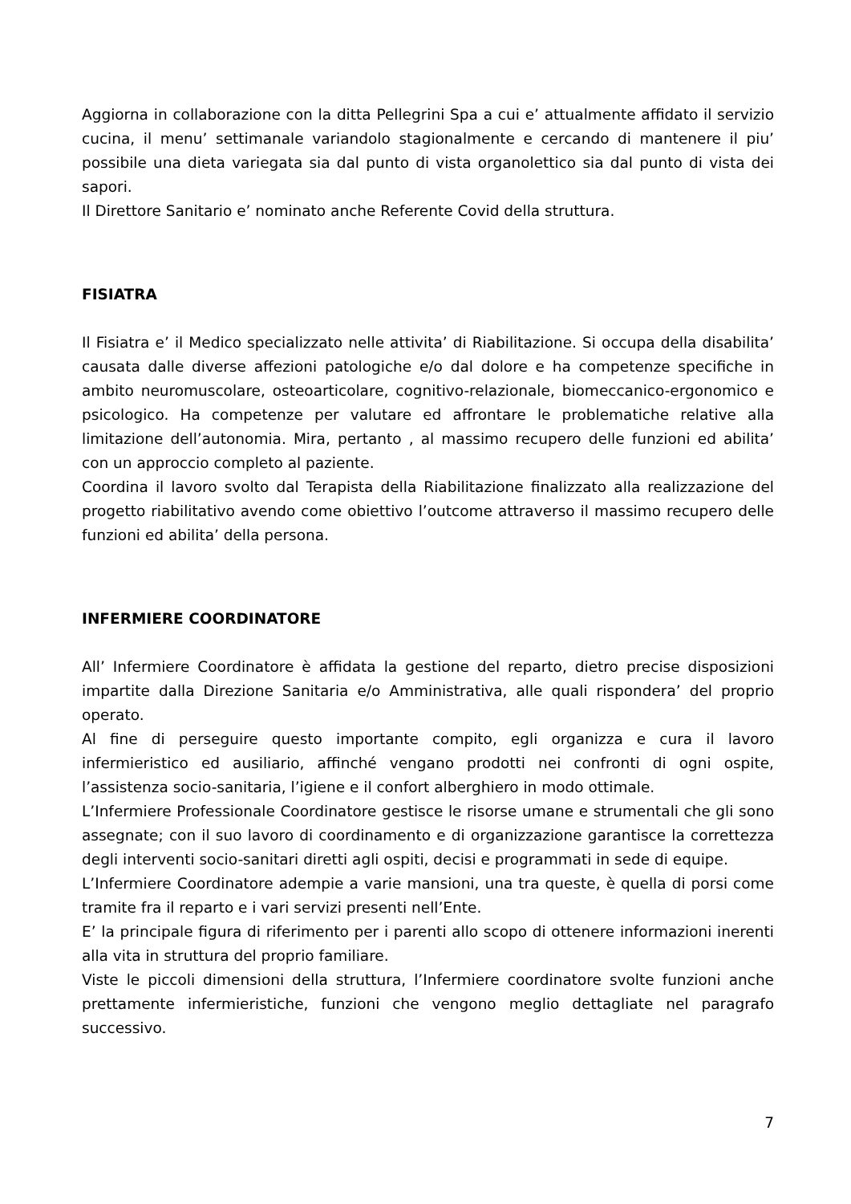Aggiorna in collaborazione con la ditta Pellegrini Spa a cui e’ attualmente affidato il servizio cucina, il menu’ settimanale variandolo stagionalmente e cercando di mantenere il piu’ possibile una dieta variegata sia dal punto di vista organolettico sia dal punto di vista dei sapori.
Il Direttore Sanitario e’ nominato anche Referente Covid della struttura.
FISIATRA
Il Fisiatra e’ il Medico specializzato nelle attivita’ di Riabilitazione. Si occupa della disabilita’ causata dalle diverse affezioni patologiche e/o dal dolore e ha competenze specifiche in ambito neuromuscolare, osteoarticolare, cognitivo-relazionale, biomeccanico-ergonomico e psicologico. Ha competenze per valutare ed affrontare le problematiche relative alla limitazione dell’autonomia. Mira, pertanto , al massimo recupero delle funzioni ed abilita’ con un approccio completo al paziente.
Coordina il lavoro svolto dal Terapista della Riabilitazione finalizzato alla realizzazione del progetto riabilitativo avendo come obiettivo l’outcome attraverso il massimo recupero delle funzioni ed abilita’ della persona.
INFERMIERE COORDINATORE
All’ Infermiere Coordinatore è affidata la gestione del reparto, dietro precise disposizioni impartite dalla Direzione Sanitaria e/o Amministrativa, alle quali rispondera’ del proprio operato.
Al fine di perseguire questo importante compito, egli organizza e cura il lavoro infermieristico ed ausiliario, affinché vengano prodotti nei confronti di ogni ospite, l’assistenza socio-sanitaria, l’igiene e il confort alberghiero in modo ottimale.
L’Infermiere Professionale Coordinatore gestisce le risorse umane e strumentali che gli sono assegnate; con il suo lavoro di coordinamento e di organizzazione garantisce la correttezza degli interventi socio-sanitari diretti agli ospiti, decisi e programmati in sede di equipe.
L’Infermiere Coordinatore adempie a varie mansioni, una tra queste, è quella di porsi come tramite fra il reparto e i vari servizi presenti nell’Ente.
E’ la principale figura di riferimento per i parenti allo scopo di ottenere informazioni inerenti alla vita in struttura del proprio familiare.
Viste le piccoli dimensioni della struttura, l’Infermiere coordinatore svolte funzioni anche prettamente infermieristiche, funzioni che vengono meglio dettagliate nel paragrafo successivo.
7